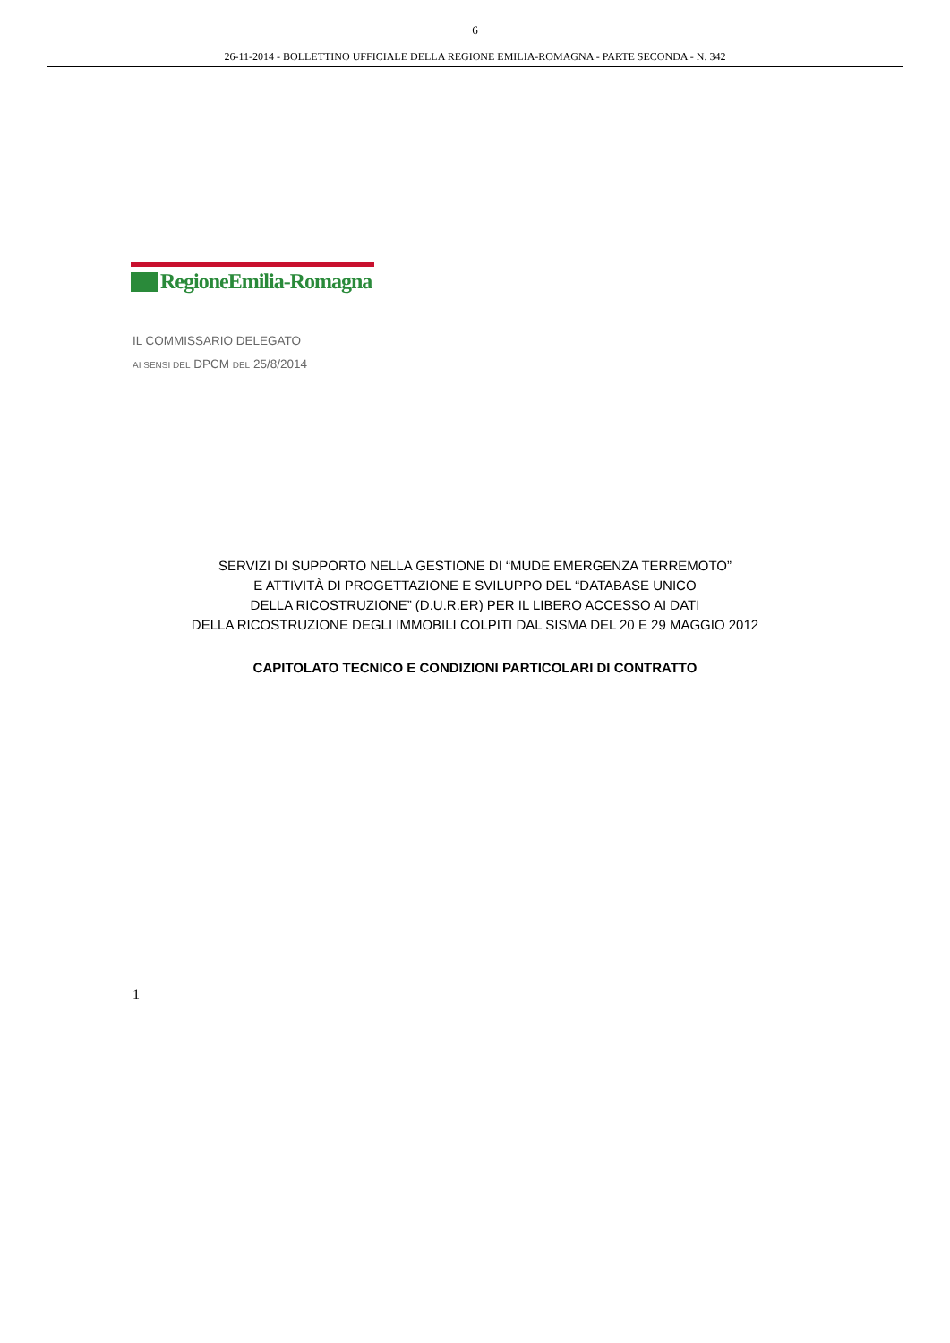6
26-11-2014 - BOLLETTINO UFFICIALE DELLA REGIONE EMILIA-ROMAGNA - PARTE SECONDA - N. 342
RegioneEmilia-Romagna
IL COMMISSARIO DELEGATO
AI SENSI DEL DPCM DEL 25/8/2014
SERVIZI DI SUPPORTO NELLA GESTIONE DI “MUDE EMERGENZA TERREMOTO”
E ATTIVITÀ DI PROGETTAZIONE E SVILUPPO DEL “DATABASE UNICO
DELLA RICOSTRUZIONE” (D.U.R.ER) PER IL LIBERO ACCESSO AI DATI
DELLA RICOSTRUZIONE DEGLI IMMOBILI COLPITI DAL SISMA DEL 20 E 29 MAGGIO 2012
CAPITOLATO TECNICO E CONDIZIONI PARTICOLARI DI CONTRATTO
1